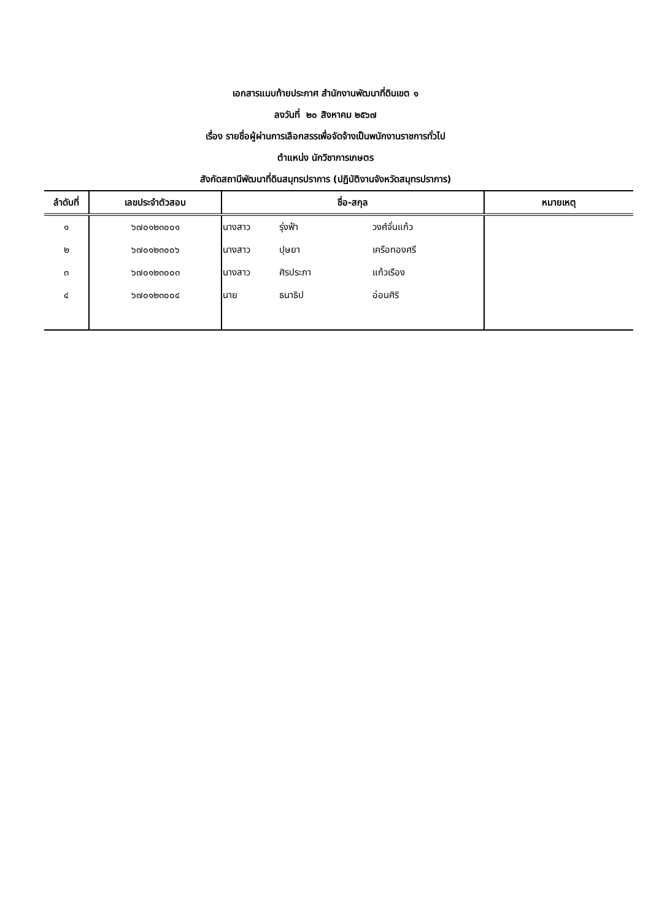เอกสารแนบท้ายประกาศ สำนักงานพัฒนาที่ดินเขต ๑
ลงวันที่ ๒๐ สิงหาคม ๒๕๖๗
เรื่อง รายชื่อผู้ผ่านการเลือกสรรเพื่อจัดจ้างเป็นพนักงานราชการทั่วไป
ตำแหน่ง นักวิชาการเกษตร
สังกัดสถานีพัฒนาที่ดินสมุทรปราการ (ปฏิบัติงานจังหวัดสมุทรปราการ)
| ลำดับที่ | เลขประจำตัวสอบ | ชื่อ-สกุล | | | หมายเหตุ |
| --- | --- | --- | --- | --- | --- |
| ๑ | ๖๗๐๑๒๓๐๐๑ | นางสาว | รุ่งฟ้า | วงศ์จั่นแก้ว | |
| ๒ | ๖๗๐๑๒๓๐๐๖ | นางสาว | ปุษยา | เครือทองศรี | |
| ๓ | ๖๗๐๑๒๓๐๐๓ | นางสาว | ศิรประภา | แก้วเรือง | |
| ๔ | ๖๗๐๑๒๓๐๐๔ | นาย | ธนาธิป | อ่อนศิริ | |